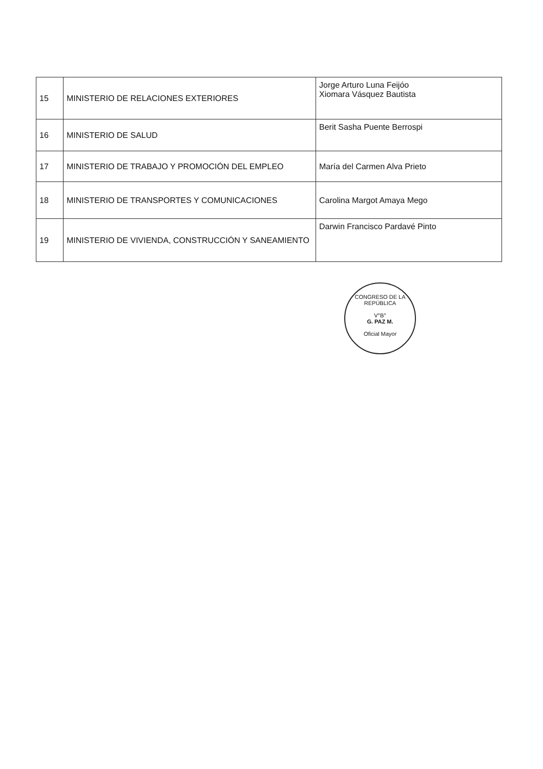| 15 | MINISTERIO DE RELACIONES EXTERIORES | Jorge Arturo Luna Feijóo Xiomara Vásquez Bautista |
| 16 | MINISTERIO DE SALUD | Berit Sasha Puente Berrospi |
| 17 | MINISTERIO DE TRABAJO Y PROMOCIÓN DEL EMPLEO | María del Carmen Alva Prieto |
| 18 | MINISTERIO DE TRANSPORTES Y COMUNICACIONES | Carolina Margot Amaya Mego |
| 19 | MINISTERIO DE VIVIENDA, CONSTRUCCIÓN Y SANEAMIENTO | Darwin Francisco Pardavé Pinto |
CONGRESO DE LA REPÚBLICA
V°B°
G. PAZ M.
Oficial Mayor